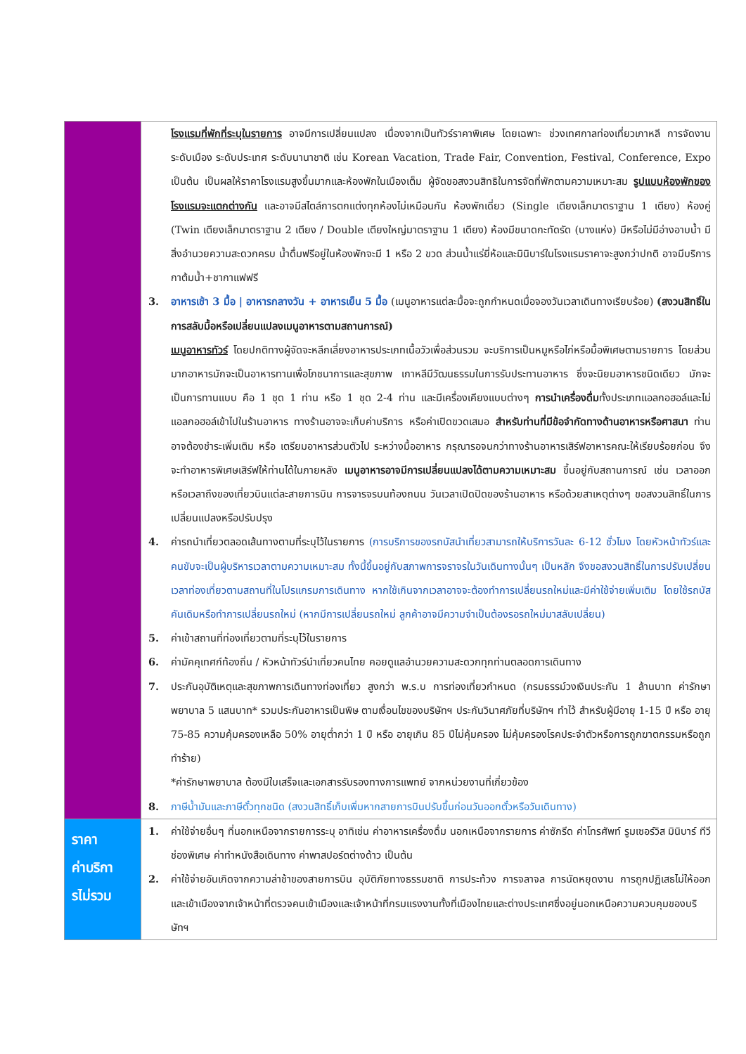| | โรงแรมที่พักที่ระบุในรายการ อาจมีการเปลี่ยนแปลง เนื่องจากเป็นทัวร์ราคาพิเศษ โดยเฉพาะ ช่วงเทศกาลท่องเที่ยวเกาหลี การจัดงานระดับเมือง ระดับประเทศ ระดับนานาชาติ เช่น Korean Vacation, Trade Fair, Convention, Festival, Conference, Expo เป็นต้น เป็นผลให้ราคาโรงแรมสูงขึ้นมากและห้องพักในเมืองเต็ม ผู้จัดขอสงวนสิทธิในการจัดที่พักตามความเหมาะสม รูปแบบห้องพักของโรงแรมจะแตกต่างกัน และอาจมีสไตล์การตกแต่งทุกห้องไม่เหมือนกัน ห้องพักเดี่ยว (Single เตียงเล็กมาตราฐาน 1 เตียง) ห้องคู่ (Twin เตียงเล็กมาตราฐาน 2 เตียง / Double เตียงใหญ่มาตราฐาน 1 เตียง) ห้องมีขนาดกะทัดรัด (บางแห่ง) มีหรือไม่มีอ่างอาบน้ำ มีสิ่งอำนวยความสะดวกครบ น้ำดื่มฟรีอยู่ในห้องพักจะมี 1 หรือ 2 ขวด ส่วนน้ำแร่ยี่ห้อและมินิบาร์ในโรงแรมราคาจะสูงกว่าปกติ อาจมีบริการกาต้มน้ำ+ชากาแฟฟรี 3. อาหารเช้า 3 มื้อ / อาหารกลางวัน + อาหารเย็น 5 มื้อ (เมนูอาหารแต่ละมื้อจะถูกกำหนดเมื่อจองวันเวลาเดินทางเรียบร้อย) (สงวนสิทธิ์ในการสลับมื้อหรือเปลี่ยนแปลงเมนูอาหารตามสถานการณ์) เมนูอาหารทัวร์ โดยปกติทางผู้จัดจะหลีกเลี่ยงอาหารประเภทเนื้อวัวเพื่อส่วนรวม จะบริการเป็นหมูหรือไก่หรือมื้อพิเศษตามรายการ โดยส่วนมากอาหารมักจะเป็นอาหารทานเพื่อโภชนาการและสุขภาพ เกาหลีมีวัฒนธรรมในการรับประทานอาหาร ซึ่งจะนิยมอาหารชนิดเดียว มักจะเป็นการทานแบบ คือ 1 ชุด 1 ท่าน หรือ 1 ชุด 2-4 ท่าน และมีเครื่องเคียงแบบต่างๆ การนำเครื่องดื่ม ทั้งประเภทแอลกอฮอล์และไม่แอลกอฮอล์เข้าไปในร้านอาหาร ทางร้านอาจจะเก็บค่าบริการ หรือค่าเปิดขวดเสมอ สำหรับท่านที่มีข้อจำกัดทางด้านอาหารหรือศาสนา ท่านอาจต้องชำระเพิ่มเติม หรือ เตรียมอาหารส่วนตัวไป ระหว่างมื้ออาหาร กรุณารอจนกว่าทางร้านอาหารเสิร์ฟอาหารคณะให้เรียบร้อยก่อน จึงจะทำอาหารพิเศษเสิร์ฟให้ท่านได้ในภายหลัง เมนูอาหารอาจมีการเปลี่ยนแปลงได้ตามความเหมาะสม ขึ้นอยู่กับสถานการณ์ เช่น เวลาออกหรือเวลาถึงของเที่ยวบินแต่ละสายการบิน การจารจรบนท้องถนน วันเวลาเปิดปิดของร้านอาหาร หรือด้วยสาเหตุต่างๆ ขอสงวนสิทธิ์ในการเปลี่ยนแปลงหรือปรับปรุง 4. ค่ารถนำเที่ยวตลอดเส้นทางตามที่ระบุไว้ในรายการ (การบริการของรถบัสนำเที่ยวสามารถให้บริการวันละ 6-12 ชั่วโมง โดยหัวหน้าทัวร์และคนขับจะเป็นผู้บริหารเวลาตามความเหมาะสม ทั้งนี้ขึ้นอยู่กับสภาพการจราจรในวันเดินทางนั้นๆ เป็นหลัก จึงขอสงวนสิทธิ์ในการปรับเปลี่ยนเวลาท่องเที่ยวตามสถานที่ในโปรแกรมการเดินทาง หากใช้เกินจากเวลาอาจจะต้องทำการเปลี่ยนรถใหม่และมีค่าใช้จ่ายเพิ่มเติม โดยใช้รถบัสคันเดิมหรือทำการเปลี่ยนรถใหม่ (หากมีการเปลี่ยนรถใหม่ ลูกค้าอาจมีความจำเป็นต้องรอรถใหม่มาสลับเปลี่ยน) 5. ค่าเข้าสถานที่ท่องเที่ยวตามที่ระบุไว้ในรายการ 6. ค่ามัคคุเทศก์ท้องถิ่น / หัวหน้าทัวร์นำเที่ยวคนไทย คอยดูแลอำนวยความสะดวกทุกท่านตลอดการเดินทาง 7. ประกันอุบัติเหตุและสุขภาพการเดินทางท่องเที่ยว สูงกว่า พ.ร.บ การท่องเที่ยวกำหนด (กรมธรรม์วงเงินประกัน 1 ล้านบาท ค่ารักษาพยาบาล 5 แสนบาท* รวมประกันอาหารเป็นพิษ ตามเงื่อนไขของบริษัทฯ ประกันวินาศภัยที่บริษัทฯ ทำไว้ สำหรับผู้มีอายุ 1-15 ปี หรือ อายุ 75-85 ความคุ้มครองเหลือ 50% อายุต่ำกว่า 1 ปี หรือ อายุเกิน 85 ปีไม่คุ้มครอง ไม่คุ้มครองโรคประจำตัวหรือการถูกฆาตกรรมหรือถูกทำร้าย) *ค่ารักษาพยาบาล ต้องมีใบเสร็จและเอกสารรับรองทางการแพทย์ จากหน่วยงานที่เกี่ยวข้อง 8. ภาษีน้ำมันและภาษีตั๋วทุกชนิด (สงวนสิทธิ์เก็บเพิ่มหากสายการบินปรับขึ้นก่อนวันออกตั๋วหรือวันเดินทาง) |
| ราคา ค่าบริกา รไม่รวม | 1. ค่าใช้จ่ายอื่นๆ ที่นอกเหนือจากรายการระบุ อาทิเช่น ค่าอาหารเครื่องดื่ม นอกเหนือจากรายการ ค่าซักรีด ค่าโทรศัพท์ รูมเซอร์วิส มินิบาร์ ทีวีช่องพิเศษ ค่าทำหนังสือเดินทาง ค่าพาสปอร์ตต่างด้าว เป็นต้น 2. ค่าใช้จ่ายอันเกิดจากความล่าช้าของสายการบิน อุบัติภัยทางธรรมชาติ การประท้วง การจลาจล การนัดหยุดงาน การถูกปฏิเสธไม่ให้ออกและเข้าเมืองจากเจ้าหน้าที่ตรวจคนเข้าเมืองและเจ้าหน้าที่กรมแรงงานทั้งที่เมืองไทยและต่างประเทศซึ่งอยู่นอกเหนือความควบคุมของบริษัทฯ |